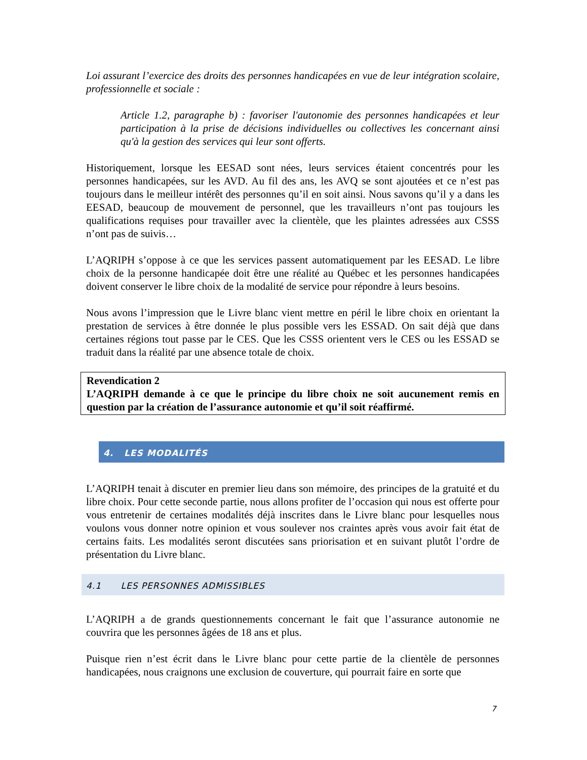Loi assurant l’exercice des droits des personnes handicapées en vue de leur intégration scolaire, professionnelle et sociale :
Article 1.2, paragraphe b) : favoriser l'autonomie des personnes handicapées et leur participation à la prise de décisions individuelles ou collectives les concernant ainsi qu'à la gestion des services qui leur sont offerts.
Historiquement, lorsque les EESAD sont nées, leurs services étaient concentrés pour les personnes handicapées, sur les AVD. Au fil des ans, les AVQ se sont ajoutées et ce n’est pas toujours dans le meilleur intérêt des personnes qu’il en soit ainsi. Nous savons qu’il y a dans les EESAD, beaucoup de mouvement de personnel, que les travailleurs n’ont pas toujours les qualifications requises pour travailler avec la clientèle, que les plaintes adressées aux CSSS n’ont pas de suivis…
L’AQRIPH s’oppose à ce que les services passent automatiquement par les EESAD. Le libre choix de la personne handicapée doit être une réalité au Québec et les personnes handicapées doivent conserver le libre choix de la modalité de service pour répondre à leurs besoins.
Nous avons l’impression que le Livre blanc vient mettre en péril le libre choix en orientant la prestation de services à être donnée le plus possible vers les ESSAD. On sait déjà que dans certaines régions tout passe par le CES. Que les CSSS orientent vers le CES ou les ESSAD se traduit dans la réalité par une absence totale de choix.
Revendication 2
L’AQRIPH demande à ce que le principe du libre choix ne soit aucunement remis en question par la création de l’assurance autonomie et qu’il soit réaffirmé.
4. LES MODALITÉS
L’AQRIPH tenait à discuter en premier lieu dans son mémoire, des principes de la gratuité et du libre choix. Pour cette seconde partie, nous allons profiter de l’occasion qui nous est offerte pour vous entretenir de certaines modalités déjà inscrites dans le Livre blanc pour lesquelles nous voulons vous donner notre opinion et vous soulever nos craintes après vous avoir fait état de certains faits. Les modalités seront discutées sans priorisation et en suivant plutôt l’ordre de présentation du Livre blanc.
4.1 LES PERSONNES ADMISSIBLES
L’AQRIPH a de grands questionnements concernant le fait que l’assurance autonomie ne couvrira que les personnes âgées de 18 ans et plus.
Puisque rien n’est écrit dans le Livre blanc pour cette partie de la clientèle de personnes handicapées, nous craignons une exclusion de couverture, qui pourrait faire en sorte que
7